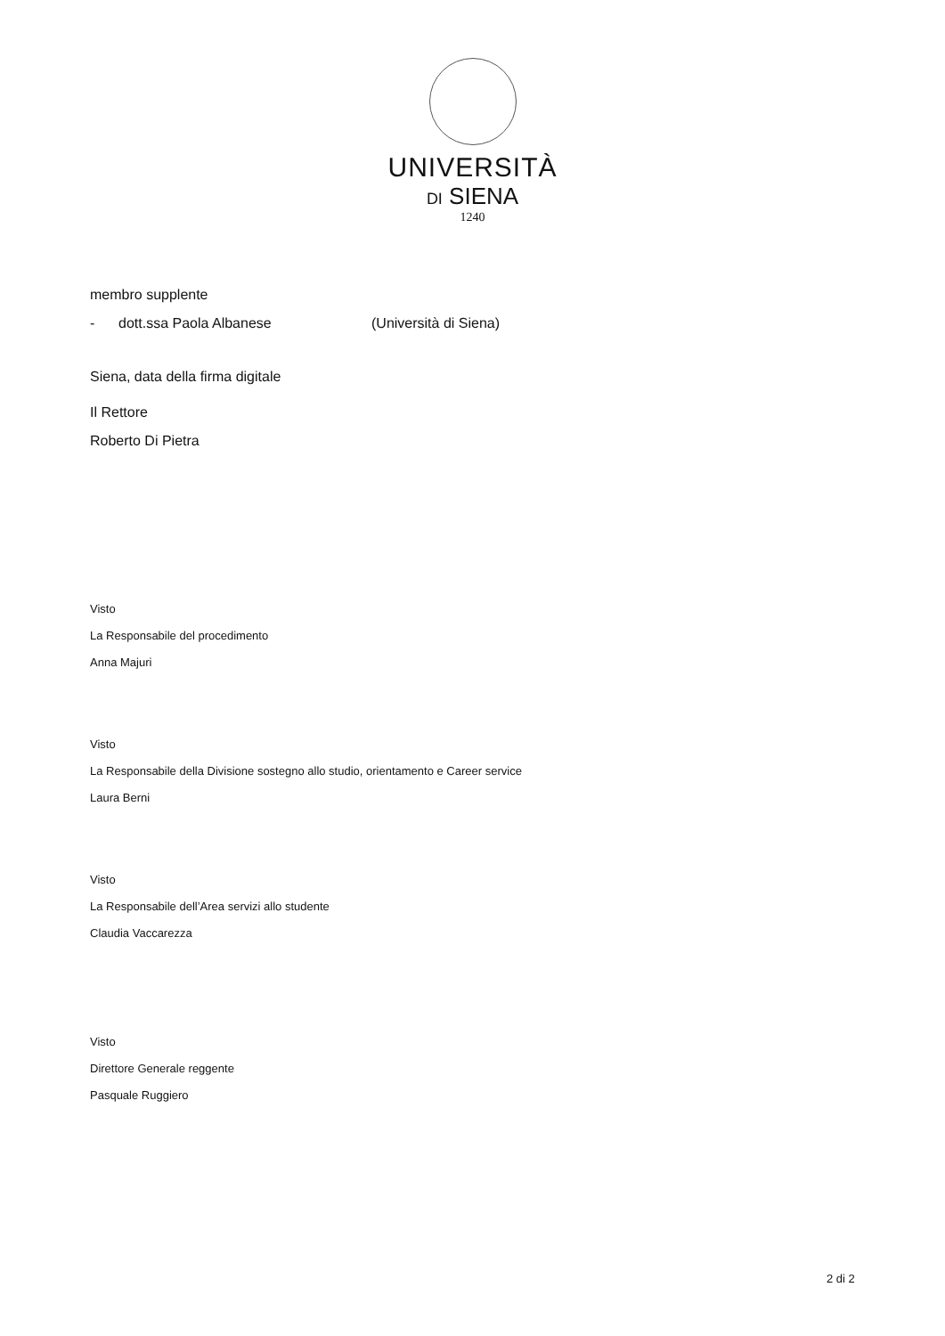UNIVERSITÀ
DI SIENA
1240
membro supplente
- dott.ssa Paola Albanese (Università di Siena)
Siena, data della firma digitale
Il Rettore
Roberto Di Pietra
Visto
La Responsabile del procedimento
Anna Majuri
Visto
La Responsabile della Divisione sostegno allo studio, orientamento e Career service
Laura Berni
Visto
La Responsabile dell’Area servizi allo studente
Claudia Vaccarezza
Visto
Direttore Generale reggente
Pasquale Ruggiero
2 di 2